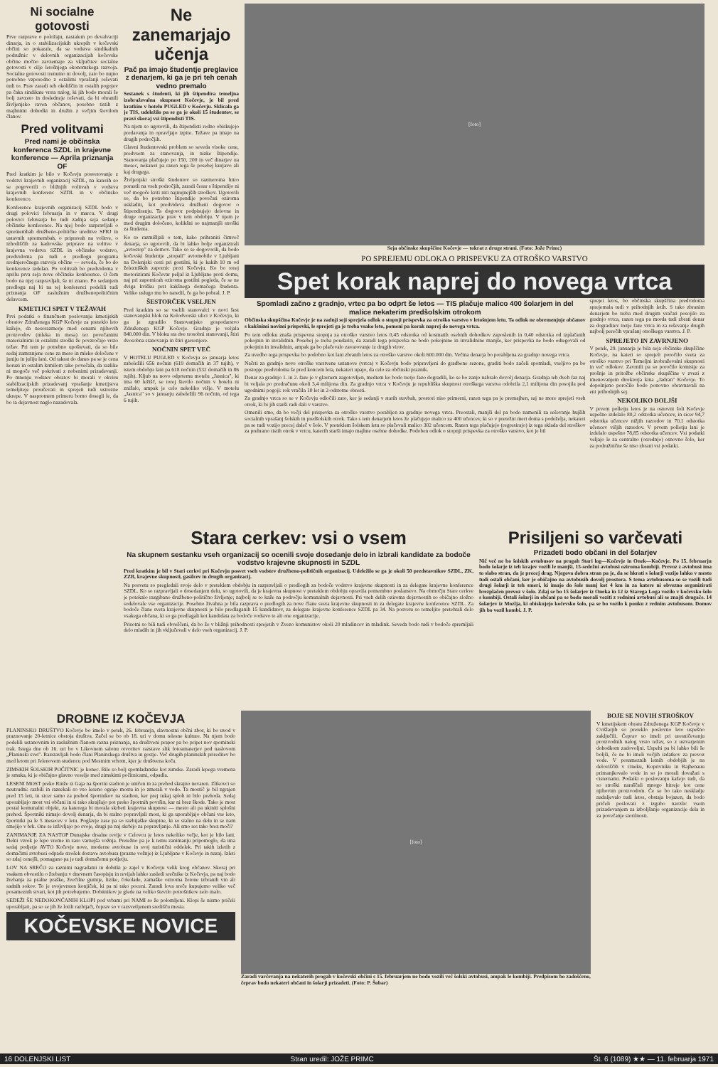Ni socialne gotovosti
Prve razprave o položaju, nastalem po devalvaciji dinarja, in o stabilizacijskih ukrepih v kočevski občini so pokazale, da se vodstva sindikalnih podružnic v delovnih organizacijah kočevske občine močno zavzemajo za vključitev socialne gotovosti v cilje letošnjega ekonomskega razvoja. Socialne gotovosti trenutno ni dovolj, zato bo nujno potrebno vzporedno z ostalimi vprašanji reševati tudi to. Prav zaradi teh okoliščin in ostalih pogojev pa čaka sindikate vrsta nalog, ki jih bodo morali še bolj zavzeto in dosledneje reševati, da bi ohranili življenjsko raven občanov, posebno tistih z majhnimi dohodki in družin z večjim številom članov.
Pred volitvami
Pred nami je občinska konferenca SZDL in krajevne konference — Aprila priznanja OF
Pred kratkim je bilo v Kočevju posvetovanje z vodstvi krajevnih organizacij SZDL, na katerih so se pogovorili o bližnjih volitvah v vodstva krajevnih konferenc SZDL in v občinsko konferenco.
Konference krajevnih organizacij SZDL bodo v drugi polovici februarja in v marcu. V drugi polovici februarja bo tudi zadnja seja sedanje občinske konference. Na njej bodo razpravljali o spremembah družbeno-politične ureditve SFRJ in ustavnih spremembah, o pripravah na volitve, o izhodiščih za kadrovske priprave na volitve v krajevna vodstva SZDL in občinsko vodstvo, predvidoma pa tudi o predlogu programa srednjeročnega razvoja občine — seveda, če bo do konference izdelan. Po volitvah bo predvidoma v aprilu prva seja nove občinske konference. O čem bodo na njej razpravljali, še ni znano. Po sedanjem predlogu naj bi na tej konferenci podelili tudi priznanja OF zaslužnim družbenopolitičnim delavcem.
KMETIJCI SPET V TEŽAVAH
Prvi podatki o finančnem poslovanju kmetijskih obratov Združenega KGP Kočevje za preteklo leto kažejo, da nesorazmerje med cenami njihovih proizvodov (mleka in mesa) ter povečanimi materialnimi in ostalimi stroški že povzročajo vrsto težav. Pri tem je potrebno upoštevati, da so bile sedaj zamrznjene cene za meso in mleko določene v juniju in juliju lani. Od takrat do danes pa se je cena koruzi in ostalim krmilom tako povečala, da razlike ni mogoče več pokrivati z nobenimi prizadevanji. Po mnenju vodstev obratov bi morali v okviru stabilizacijskih prizadevanj vprašanje kmetijstva temeljiteje proučevati in sprejeti tudi ustrezne ukrepe. V nasprotnem primeru bomo dosegli le, da bo ta dejavnost naglo nazadovala.
Ne zanemarjajo učenja
Pač pa imajo študentje preglavice z denarjem, ki ga je pri teh cenah vedno premalo
Sestanek s študenti, ki jih štipendira temeljna izobraževalna skupnost Kočevje, je bil pred kratkim v hotelu PUGLED v Kočevju. Sklicala ga je TIS, udeležilo pa se ga je okoli 15 študentov, se pravi skoraj vsi štipendisti TIS.
Na njem so ugotovili, da štipendisti redno obiskujejo predavanja in opravljajo izpite. Težave pa imajo na drugih področjih.
Glavni študentovski problem so seveda visoke cene, predvsem za stanovanja, in nizke štipendije. Stanovanja plačujejo po 150, 200 in več dinarjev na mesec, nekateri pa razen tega še posebej kurjavo ali kaj drugega.
Življenjski stroški študentov so razmeroma hitro porastli na vseh področjih, zaradi česar s štipendijo ni več mogoče kriti niti najnujnejših stroškov. Ugotovili so, da bo potrebno štipendije povečati oziroma uskladiti, kot predvideva družbeni dogovor o štipendiranju. Ta dogovor podpisujejo delovne in druge organizacije prav v tem obdobju. V njem je med drugim določeno, kolikšni so najmanjši stroški za študenta.
Ko so razmišljali o tem, kako prihraniti čimveč denarja, so ugotovili, da bi lahko bolje organizirali „avtostop" za domov. Tako so se dogovorili, da bodo kočevski študentje „stopali" avtomobile v Ljubljani na Dolenjski cesti pri gostilni, ki je kakih 10 m od železniških zapornic proti Kočevju. Ko bo torej motorizirani Kočevar peljal iz Ljubljane proti domu, naj pri zapornicah oziroma gostilni pogleda, če se ne dviga kvišku prst kakšnega domačega študenta. Veliko uslugo mu bo naredil, če ga bo pobral. J. P.
ŠESTORČEK VSELJEN
Pred kratkim so se vselili stanovalci v novi šest stanovanjski blok na Kolodvorski ulici v Kočevju, ki ga je zgradilo Stanovanjsko gospodarstvo Združenega KGP Kočevje. Gradnja je veljala 840.000 din. V bloku sta dve trosobni stanovanji, štiri dvosobna stanovanja in štiri garsonjere.
NOČNIN SPET VEČ
V HOTELU PUGLED v Kočevju so januarja letos zabeležili 656 nočnin (619 domačih in 37 tujih), v istem obdobju lani pa 618 nočnin (532 domačih in 86 tujih). Kljub na novo odprtemu motelu „Jasnica", ki ima 60 ležišč, se torej število nočnin v hotelu ni znižalo, ampak je celo nekoliko višje. V motelu „Jasnica" so v januarju zabeležili 96 nočnin, od tega 6 tujih.
[foto]
Seja občinske skupščine Kočevje — tokrat z druge strani. (Foto: Jože Primc)
PO SPREJEMU ODLOKA O PRISPEVKU ZA OTROŠKO VARSTVO
Spet korak naprej do novega vrtca
Spomladi začno z gradnjo, vrtec pa bo odprt še letos — TIS plačuje malico 400 šolarjem in del malice nekaterim predšolskim otrokom
Občinska skupščina Kočevje je na zadnji seji sprejela odlok o stopnji prispevka za otroško varstvo v letošnjem letu. Ta odlok ne obremenjuje občanov s kakšnimi novimi prispevki, le sprejeti ga je treba vsako leto, pomeni pa korak naprej do novega vrtca.
Po tem odloku znaša prispevna stopnja za otroško varstvo letos 0,45 odstotka od kosmatih osebnih dohodkov zaposlenih in 0,40 odstotka od izplačanih pokojnin in invalidnin. Posebej je treba poudariti, da zaradi tega prispevka ne bodo pokojnine in invalidnine manjše, ker prispevka ne bodo odtegovali od pokojnin in invalidnin, ampak ga bo plačevalo zavarovanje iz drugih virov.
Za uvedbo tega prispevka bo podobno kot lani zbranih letos za otroško varstvo okoli 600.000 din. Večina denarja bo porabljena za gradnjo novega vrtca.
Načrti za gradnjo nove otroške varstvene ustanove (vrtca) v Kočevju bodo pripravljeni do gradbene sezone, graditi bodo začeli spomladi, vseljivo pa bo postopje predvidoma še pred koncem leta, nekateri upajo, da celo za občinski praznik.
Denar za gradnjo 1. in 2. faze je v glavnem zagotovljen, medtem ko bodo tretjo fazo dogradili, ko se bo zanjo nabralo dovolj denarja. Gradnja teh dveh faz naj bi veljala po predračunu okoli 3,4 milijona din. Za gradnjo vrtca v Kočevju je republiška skupnost otroškega varstva odobrila 2,1 milijona din posojila pod ugodnimi pogoji: rok vračila 10 let in 2-odstotne obresti.
Za gradnjo vrtca so se v Kočevju odločili zato, ker je sedanji v starih stavbah, prostori niso primerni, razen tega pa je premajhen, saj ne more sprejeti vseh otrok, ki bi jih starši radi dali v varstvo.
Omenili smo, da bo večji del prispevka za otroško varstvo porabljen za gradnjo novega vrtca. Preostali, manjši del pa bodo namenili za reševanje hujših socialnih vprašanj šolskih in predšolskih otrok. Tako s tem denarjem letos že plačujejo malico za 400 učencev, ki so v pretežni meri doma s podeželja, nekateri pa se tudi vozijo precej daleč v šolo. V preteklem šolskem letu so plačevali malico 302 učencem. Razen tega plačujejo (regresirajo) iz tega sklada del stroškov za prehrano tistih otrok v vrtcu, katerih starši imajo majhne osebne dohodke. Podoben odlok o stopnji prispevka za otroško varstvo, kot je bil
sprejet letos, bo občinska skupščina predvidoma sprejemala tudi v prihodnjih letih. S tako zbranim denarjem bo treba med drugim vračati posojilo za gradnjo vrtca, razen tega pa morda tudi zbrati denar za dograditev tretje faze vrtca in za reševanje drugih najbolj perečih vprašanj otroškega varstva. J. P.
SPREJETO IN ZAVRNJENO
V petek, 29. januarja je bila seja občinske skupščine Kočevje, na kateri so sprejeli poročilo sveta za otroško varstvo pri Temeljni izobraževalni skupnosti in več odlokov. Zavrnili pa so poročilo komisije za prošnje in pritožbe občinske skupščine v zvezi z imenovanjem direktorja kina „Jadran" Kočevje. To dopolnjeno poročilo bodo ponovno obravnavali na eni prihodnjih sej.
NEKOLIKO BOLJŠI
V prvem polletju letos je na osnovni šoli Kočevje uspešno izdelalo 80,2 odstotka učencev, in sicer 94,7 odstotka učencev nižjih razredov in 70,1 odstotka učencev višjih razredov. V prvem polletju lani je izdelalo uspešno 78,85 odstotka učencev. Vsi podatki veljajo le za centralno (osrednjo) osnovno šolo, ker za podružnične še niso zbrani vsi podatki.
Stara cerkev: vsi o vsem
Na skupnem sestanku vseh organizacij so ocenili svoje dosedanje delo in izbrali kandidate za bodoče vodstvo krajevne skupnosti in SZDL
Pred kratkim je bil v Stari cerkvi pri Kočevju posvet vseh vodstev družbeno-političnih organizacij. Udeležilo se ga je okoli 50 predstavnikov SZDL, ZK, ZZB, krajevne skupnosti, gasilcev in drugih organizacij.
Na posvetu so pregledali svoje delo v preteklem obdobju in razpravljali o predlogih za bodoče vodstvo krajevne skupnosti in za delegate krajevne konference SZDL. Ko so razpravljali o dosedanjem delu, so ugotovili, da je krajevna skupnost v preteklem obdobju opravila pomembno poslanstvo. Na območju Stare cerkve je potekalo razgibano družbeno-politično življenje; najbolj se to kaže na področju komunalnih dejavnosti. Pri vseh delih oziroma dejavnostih so običajno složno sodelovale vse organizacije. Posebno živahna je bila razprava o predlogih za nove člane sveta krajevne skupnosti in za delegate krajevne konference SZDL. Za bodoče člane sveta krajevne skupnosti je bilo predlaganih 15 kandidatov, za delegate krajevne konference SZDL pa 34. Na posvetu so temeljito pretehtali delo vsakega občana, ki so ga predlagali kot kandidata za bodoče vodstvo te ali one organizacije.
Prisotni so bili tudi obveščeni, da bo že v bližnji prihodnosti sprejetih v Zvezo komunistov okoli 20 mladincev in mladink. Seveda bodo tudi v bodoče spremljali delo mladih in jih vključevali v delo vseh organizacij. J. P.
Prisiljeni so varčevati
Prizadeti bodo občani in del šolarjev
Nič več ne bo šolskih avtobusov na progah Stari log—Kočevje in Onek—Kočevje. Po 15. februarju bodo šolarje iz teh krajev vozili le manjši, 15-sedežni avtobusi oziroma kombiji. Prevoz z avtobusi ima to slabo stran, da je precej drag. Njegova dobra stran pa je, da se hkrati s šolarji vozijo lahko v mesto tudi ostali občani, ker je običajno na avtobusih dovolj prostora. S tema avtobusoma so se vozili tudi drugi šolarji iz teh smeri, ki imajo do šole manj kot 4 km in za katere ni obvezno organizirati brezplačen prevoz v šolo. Zdaj se bo 15 šolarjev iz Oneka in 12 iz Starega Loga vozilo v kočevsko šolo s kombiji. Ostali šolarji in občani pa se bodo morali voziti z rednimi avtobusi ali se znajti drugače. 14 šolarjev iz Mozlja, ki obiskujejo kočevsko šolo, pa se bo vozilo k pouku z rednim avtobusom. Domov jih bo vozil kombi. J. P.
DROBNE IZ KOČEVJA
PLANINSKO DRUŠTVO Kočevje bo imelo v petek, 26. februarja, slavnostni občni zbor, ki bo uvod v praznovanje 20-letnice obstoja društva. Začel se bo ob 18. uri v domu telesne kulture. Na njem bodo podelili ustanovnim in zaslužnim članom razna priznanja, na društveni prapor pa bo pripet nov spominski trak. Istega dne ob 16. uri bo v Likovnem salonu otvoritev razstave slik fotoamaterjev pod naslovom „Planinski svet". Razstavljali bodo člani Planinskega društva in gostje. Več drugih planinskih prireditev bo med letom pri Jelenovem studencu pod Mestnim vrhom, kjer je društvena koča.
ZIMSKIH ŠOLSKIH POČITNIC je konec. Bile so bolj spomladanske kot zimske. Zaradi lepega vremena je smuka, ki je običajno glavno veselje med zimskimi počitnicami, odpadla.
LESENI MOST preko Rinže iz Gaja na športni stadion je uničen in za prehod skrajno nevaren. Zlikovci so neutrudni: razbili in razsekali so vso leseno ograjo mostu in jo zmetali v vodo. Ta mostič je bil zgrajen pred 15 leti, in sicer samo za prehod športnikov na stadion, ker prej tukaj sploh ni bilo prehoda. Sedaj uporabljajo most vsi občani in si tako skrajšajo pot preko športnih površin, kar ni brez škode. Tako je most postal komunalni objekt, za katerega bi morala skrbeti krajevna skupnost — mesto ali pa ukiniti splošni prehod. Športniki nimajo dovolj denarja, da bi stalno popravljali most, ki ga uporabljajo občani vse leto, športniki pa le 5 mesecev v letu. Poglavje zase pa so razbijaške skupine, ki so stalno na delu in se nam smejijo v brk. One se izživljajo po svoje, drugi pa naj skrbijo za popravljanje. Ali smo res tako brez moči?
ZANIMANJE ZA NASTOP Dunajske drsalne revije v Celovcu je letos nekoliko večje, kot je bilo lani. Delni vzrok je lepo vreme in zato varnejša vožnja. Pretežno pa je k temu zanimanju pripomoglo, da ima sedaj podjetje AVTO Kočevje nove, moderne avtobuse in svoj turistični oddelek. Pri takih izletih z domačimi avtobusi odpade strošek dostave avtobusa (prazne vožnje) iz Ljubljane v Kočevje in nazaj. Izleti so zdaj cenejši, pomagano pa je tudi domačemu podjetju.
LOV NA SREČO za raznimi nagradami in dobitki je zajel v Kočevju velik krog občanov. Skoraj pri vsakem obvestilu o žrebanju v dnevnem časopisju in revijah lahko zasledi srečnike iz Kočevja, pa naj bodo žrebanja za pralne praške, žvečilne gumije, lizike, čokolade, zamaške oziroma žetone izbranih vin ali sadnih sokov. To je svojevrsten konjiček, ki pa ni tako poceni. Zaradi lova sreče kupujemo veliko več posameznih stvari, kot jih potrebujemo. Dobitnikov je glede na veliko število potrošnikov zelo malo.
SEDEŽI ŠE NEDOKONČANIH KLOPI pod vrbami pri NAMI so že polomljeni. Klopi še nismo pričeli uporabljati, pa so se jih že lotili razbijači, čeprav so v razsvetljenem središču mesta.
KOČEVSKE NOVICE
[foto]
Zaradi varčevanja na nekaterih progah v kočevski občini s 15. februarjem ne bodo vozili več šolski avtobusi, ampak le kombiji. Predpisom bo zadoščeno, čeprav bodo nekateri občani in šolarji prizadeti. (Foto: P. Šobar)
BOJE SE NOVIH STROŠKOV
V kmetijskem obratu Združenega KGP Kočevje v Cvišlarjih so preteklo poslovno leto uspešno zaključili. Čeprav so imeli pri uresničevanju proizvodnih nalog vrsto težav, so z ustvarjenim dohodkom zadovoljni. Uspehi pa bi lahko bili še boljši, če ne bi imeli večjih izdatkov za prevoz vode. V posameznih letnih obdobjih je na deloviščih v Oneku, Koprivniku in Rajhenauu primanjkovalo vode in so jo morali dovažati s cisternami. Podatki o poslovanju kažejo tudi, da so stroški naraščali mnogo hitreje kot cene njihovim proizvodom. Če se bo tako neskladje nadaljevalo tudi letos, obstaja bojazen, da bodo pričeli poslovati z izgubo navzlic vsem prizadevanjem za izboljšanje organizacije dela in za povečanje storilnosti.
16 DOLENJSKI LIST Stran uredil: JOŽE PRIMC Št. 6 (1089) ★★ — 11. februarja 1971